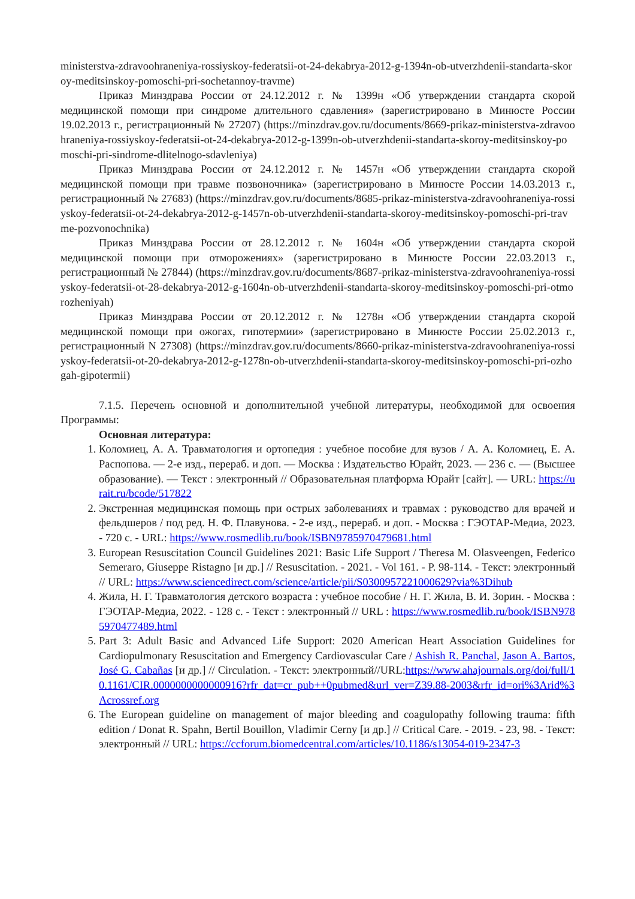ministerstva-zdravoohraneniya-rossiyskoy-federatsii-ot-24-dekabrya-2012-g-1394n-ob-utverzhdenii-standarta-skoroy-meditsinskoy-pomoschi-pri-sochetannoy-travme)
Приказ Минздрава России от 24.12.2012 г. № 1399н «Об утверждении стандарта скорой медицинской помощи при синдроме длительного сдавления» (зарегистрировано в Минюсте России 19.02.2013 г., регистрационный № 27207) (https://minzdrav.gov.ru/documents/8669-prikaz-ministerstva-zdravoohraneniya-rossiyskoy-federatsii-ot-24-dekabrya-2012-g-1399n-ob-utverzhdenii-standarta-skoroy-meditsinskoy-pomoschi-pri-sindrome-dlitelnogo-sdavleniya)
Приказ Минздрава России от 24.12.2012 г. № 1457н «Об утверждении стандарта скорой медицинской помощи при травме позвоночника» (зарегистрировано в Минюсте России 14.03.2013 г., регистрационный № 27683) (https://minzdrav.gov.ru/documents/8685-prikaz-ministerstva-zdravoohraneniya-rossiyskoy-federatsii-ot-24-dekabrya-2012-g-1457n-ob-utverzhdenii-standarta-skoroy-meditsinskoy-pomoschi-pri-travme-pozvonochnika)
Приказ Минздрава России от 28.12.2012 г. № 1604н «Об утверждении стандарта скорой медицинской помощи при отморожениях» (зарегистрировано в Минюсте России 22.03.2013 г., регистрационный № 27844) (https://minzdrav.gov.ru/documents/8687-prikaz-ministerstva-zdravoohraneniya-rossiyskoy-federatsii-ot-28-dekabrya-2012-g-1604n-ob-utverzhdenii-standarta-skoroy-meditsinskoy-pomoschi-pri-otmorozheniyah)
Приказ Минздрава России от 20.12.2012 г. № 1278н «Об утверждении стандарта скорой медицинской помощи при ожогах, гипотермии» (зарегистрировано в Минюсте России 25.02.2013 г., регистрационный N 27308) (https://minzdrav.gov.ru/documents/8660-prikaz-ministerstva-zdravoohraneniya-rossiyskoy-federatsii-ot-20-dekabrya-2012-g-1278n-ob-utverzhdenii-standarta-skoroy-meditsinskoy-pomoschi-pri-ozhogah-gipotermii)
7.1.5. Перечень основной и дополнительной учебной литературы, необходимой для освоения Программы:
Основная литература:
1. Коломиец, А. А. Травматология и ортопедия : учебное пособие для вузов / А. А. Коломиец, Е. А. Распопова. — 2-е изд., перераб. и доп. — Москва : Издательство Юрайт, 2023. — 236 с. — (Высшее образование). — Текст : электронный // Образовательная платформа Юрайт [сайт]. — URL: https://urait.ru/bcode/517822
2. Экстренная медицинская помощь при острых заболеваниях и травмах : руководство для врачей и фельдшеров / под ред. Н. Ф. Плавунова. - 2-е изд., перераб. и доп. - Москва : ГЭОТАР-Медиа, 2023. - 720 с. - URL: https://www.rosmedlib.ru/book/ISBN9785970479681.html
3. European Resuscitation Council Guidelines 2021: Basic Life Support / Theresa M. Olasveengen, Federico Semeraro, Giuseppe Ristagno [и др.] // Resuscitation. - 2021. - Vol 161. - P. 98-114. - Текст: электронный // URL: https://www.sciencedirect.com/science/article/pii/S0300957221000629?via%3Dihub
4. Жила, Н. Г. Травматология детского возраста : учебное пособие / Н. Г. Жила, В. И. Зорин. - Москва : ГЭОТАР-Медиа, 2022. - 128 с. - Текст : электронный // URL : https://www.rosmedlib.ru/book/ISBN9785970477489.html
5. Part 3: Adult Basic and Advanced Life Support: 2020 American Heart Association Guidelines for Cardiopulmonary Resuscitation and Emergency Cardiovascular Care / Ashish R. Panchal, Jason A. Bartos, José G. Cabañas [и др.] // Circulation. - Текст: электронный//URL:https://www.ahajournals.org/doi/full/10.1161/CIR.0000000000000916?rfr_dat=cr_pub++0pubmed&url_ver=Z39.88-2003&rfr_id=ori%3Arid%3Acrossref.org
6. The European guideline on management of major bleeding and coagulopathy following trauma: fifth edition / Donat R. Spahn, Bertil Bouillon, Vladimir Cerny [и др.] // Critical Care. - 2019. - 23, 98. - Текст: электронный // URL: https://ccforum.biomedcentral.com/articles/10.1186/s13054-019-2347-3